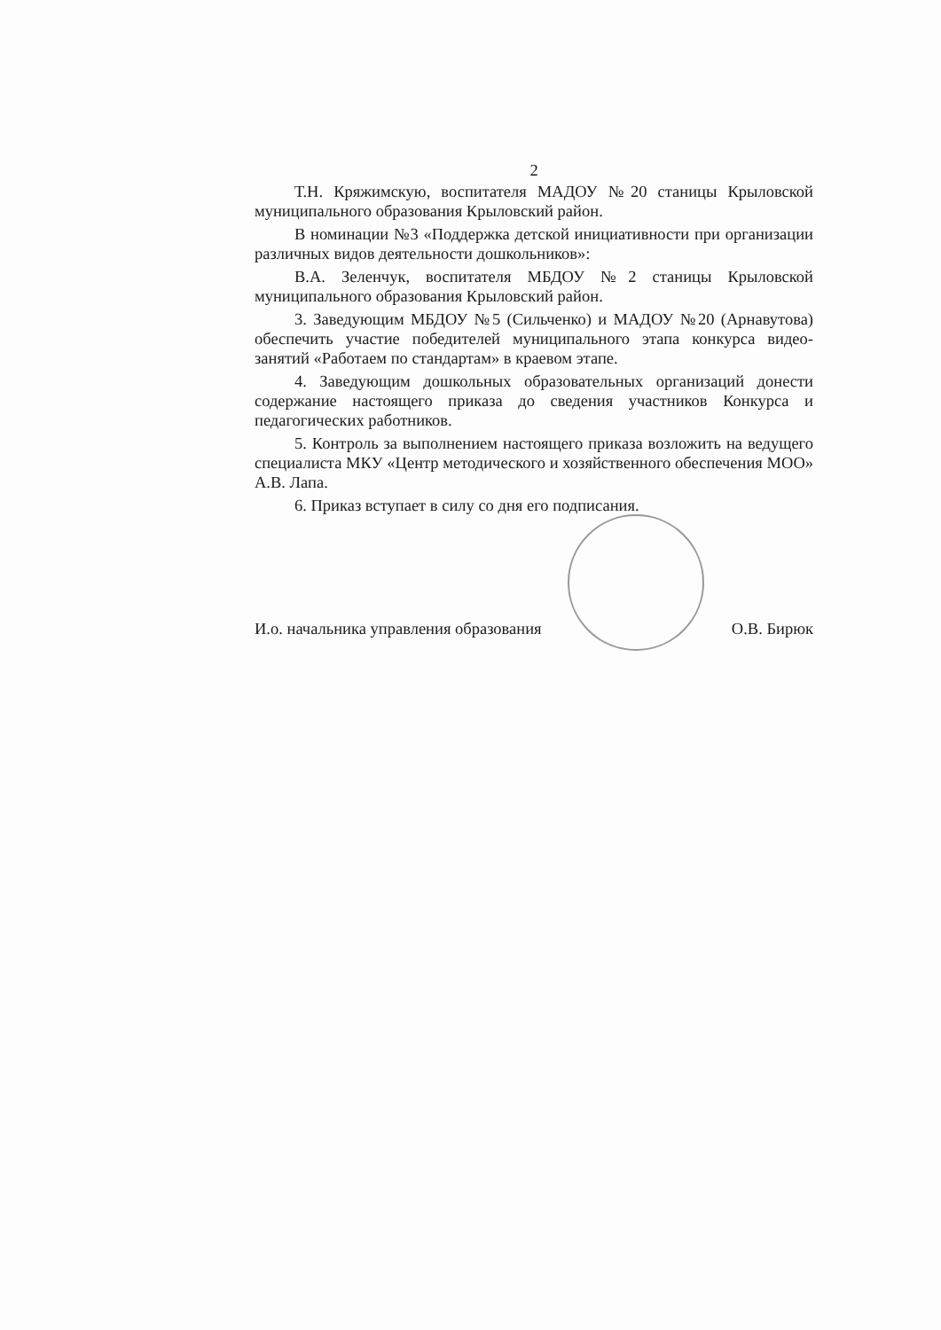2
Т.Н. Кряжимскую, воспитателя МАДОУ №20 станицы Крыловской муниципального образования Крыловский район.
В номинации №3 «Поддержка детской инициативности при организации различных видов деятельности дошкольников»:
В.А. Зеленчук, воспитателя МБДОУ №2 станицы Крыловской муниципального образования Крыловский район.
3. Заведующим МБДОУ №5 (Сильченко) и МАДОУ №20 (Арнавутова) обеспечить участие победителей муниципального этапа конкурса видео-занятий «Работаем по стандартам» в краевом этапе.
4. Заведующим дошкольных образовательных организаций донести содержание настоящего приказа до сведения участников Конкурса и педагогических работников.
5. Контроль за выполнением настоящего приказа возложить на ведущего специалиста МКУ «Центр методического и хозяйственного обеспечения МОО» А.В. Лапа.
6. Приказ вступает в силу со дня его подписания.
И.о. начальника управления образования О.В. Бирюк